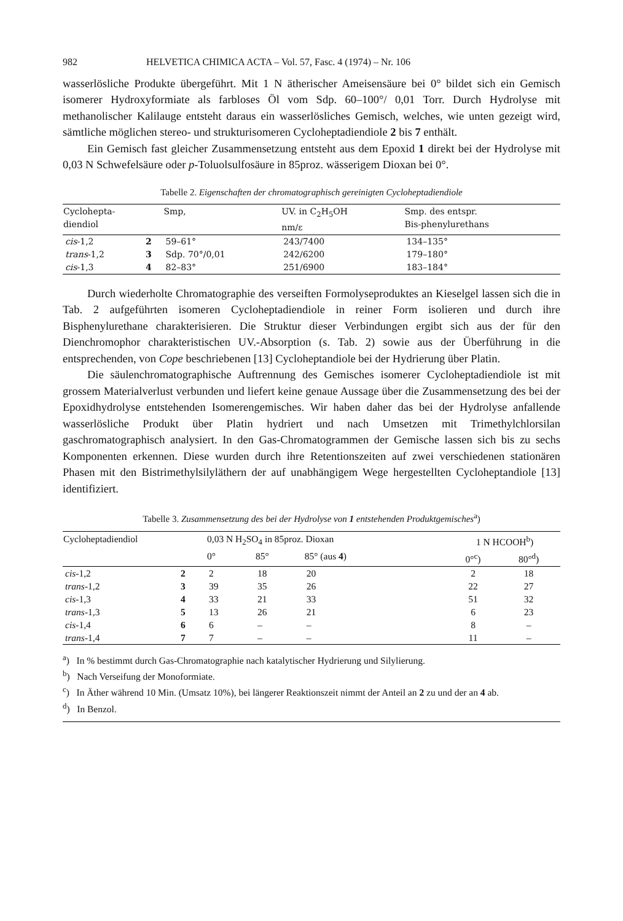982 HELVETICA CHIMICA ACTA – Vol. 57, Fasc. 4 (1974) – Nr. 106
wasserlösliche Produkte übergeführt. Mit 1 N ätherischer Ameisensäure bei 0° bildet sich ein Gemisch isomerer Hydroxyformiate als farbloses Öl vom Sdp. 60–100°/ 0,01 Torr. Durch Hydrolyse mit methanolischer Kalilauge entsteht daraus ein wasserlösliches Gemisch, welches, wie unten gezeigt wird, sämtliche möglichen stereo- und strukturisomeren Cycloheptadiendiole 2 bis 7 enthält.
Ein Gemisch fast gleicher Zusammensetzung entsteht aus dem Epoxid 1 direkt bei der Hydrolyse mit 0,03 N Schwefelsäure oder p-Toluolsulfosäure in 85proz. wässerigem Dioxan bei 0°.
Tabelle 2. Eigenschaften der chromatographisch gereinigten Cycloheptadiendiole
| Cyclohepta- diendiol | | Smp, | UV. in C<sub>2</sub>H<sub>5</sub>OH nm/ε | Smp. des entspr. Bis-phenylurethans |
| --- | --- | --- | --- | --- |
| cis -1,2 | 2 | 59–61° | 243/7400 | 134–135° |
| trans -1,2 | 3 | Sdp. 70°/0,01 | 242/6200 | 179–180° |
| cis -1,3 | 4 | 82–83° | 251/6900 | 183–184° |
Durch wiederholte Chromatographie des verseiften Formolyseproduktes an Kieselgel lassen sich die in Tab. 2 aufgeführten isomeren Cycloheptadiendiole in reiner Form isolieren und durch ihre Bisphenylurethane charakterisieren. Die Struktur dieser Verbindungen ergibt sich aus der für den Dienchromophor charakteristischen UV.-Absorption (s. Tab. 2) sowie aus der Überführung in die entsprechenden, von Cope beschriebenen [13] Cycloheptandiole bei der Hydrierung über Platin.
Die säulenchromatographische Auftrennung des Gemisches isomerer Cycloheptadiendiole ist mit grossem Materialverlust verbunden und liefert keine genaue Aussage über die Zusammensetzung des bei der Epoxidhydrolyse entstehenden Isomerengemisches. Wir haben daher das bei der Hydrolyse anfallende wasserlösliche Produkt über Platin hydriert und nach Umsetzen mit Trimethylchlorsilan gaschromatographisch analysiert. In den Gas-Chromatogrammen der Gemische lassen sich bis zu sechs Komponenten erkennen. Diese wurden durch ihre Retentionszeiten auf zwei verschiedenen stationären Phasen mit den Bistrimethylsilyläthern der auf unabhängigem Wege hergestellten Cycloheptandiole [13] identifiziert.
Tabelle 3. Zusammensetzung des bei der Hydrolyse von 1 entstehenden Produktgemisches<sup>a</sup>)
| Cycloheptadiendiol | | 0,03 N H<sub>2</sub>SO<sub>4</sub> in 85proz. Dioxan | | | 1 N HCOOH<sup>b</sup>) | |
| --- | --- | --- | --- | --- | --- | --- |
| | | 0° | 85° | 85° (aus 4 ) | 0°<sup>c</sup>) | 80°<sup>d</sup>) |
| cis -1,2 | 2 | 2 | 18 | 20 | 2 | 18 |
| trans -1,2 | 3 | 39 | 35 | 26 | 22 | 27 |
| cis -1,3 | 4 | 33 | 21 | 33 | 51 | 32 |
| trans -1,3 | 5 | 13 | 26 | 21 | 6 | 23 |
| cis -1,4 | 6 | 6 | – | – | 8 | – |
| trans -1,4 | 7 | 7 | – | – | 11 | – |
<sup>a</sup>) In % bestimmt durch Gas-Chromatographie nach katalytischer Hydrierung und Silylierung.
<sup>b</sup>) Nach Verseifung der Monoformiate.
<sup>c</sup>) In Äther während 10 Min. (Umsatz 10%), bei längerer Reaktionszeit nimmt der Anteil an 2 zu und der an 4 ab.
<sup>d</sup>) In Benzol.